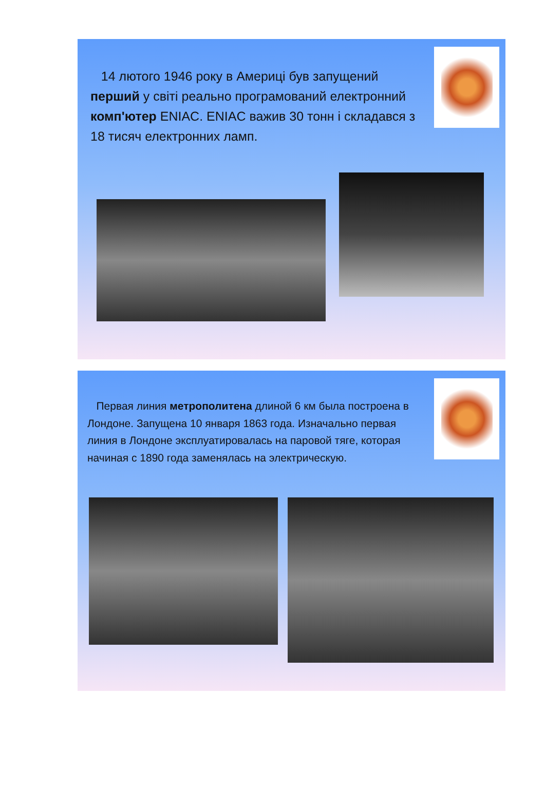14 лютого 1946 року в Америці був запущений перший у світі реально програмований електронний комп'ютер ENIAC. ENIAC важив 30 тонн і складався з 18 тисяч електронних ламп.
Первая линия метрополитена длиной 6 км была построена в Лондоне. Запущена 10 января 1863 года. Изначально первая линия в Лондоне эксплуатировалась на паровой тяге, которая начиная с 1890 года заменялась на электрическую.